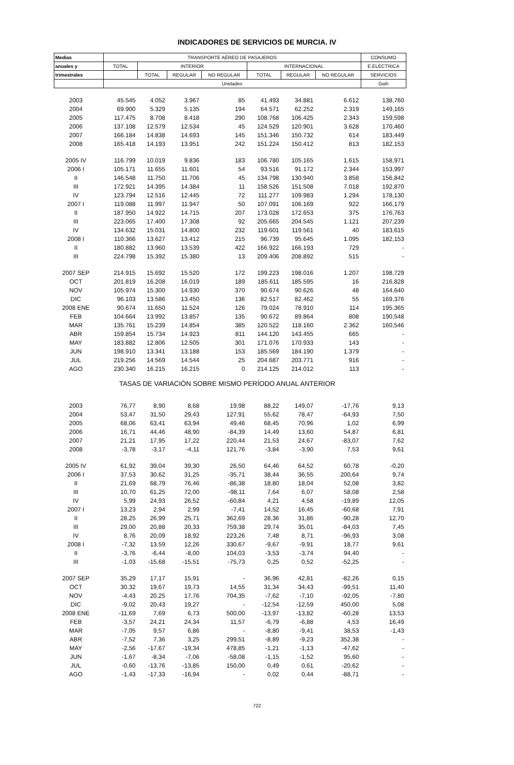INDICADORES DE SERVICIOS DE MURCIA. IV
| Medias | TRANSPORTE AÉREO DE PASAJEROS | | | | | | | CONSUMO |
| --- | --- | --- | --- | --- | --- | --- | --- | --- |
| anuales y | TOTAL | INTERIOR | | | INTERNACIONAL | | | E.ELECTRICA |
| trimestrales | | TOTAL | REGULAR | NO REGULAR | TOTAL | REGULAR | NO REGULAR | SERVICIOS |
| | Unidades | | | | | | | Gwh |
| 2003 | 45.545 | 4.052 | 3.967 | 85 | 41.493 | 34.881 | 6.612 | 138,760 |
| 2004 | 69.900 | 5.329 | 5.135 | 194 | 64.571 | 62.252 | 2.319 | 149,165 |
| 2005 | 117.475 | 8.708 | 8.418 | 290 | 108.768 | 106.425 | 2.343 | 159,598 |
| 2006 | 137.108 | 12.579 | 12.534 | 45 | 124.529 | 120.901 | 3.628 | 170,460 |
| 2007 | 166.184 | 14.838 | 14.693 | 145 | 151.346 | 150.732 | 614 | 183,449 |
| 2008 | 165.418 | 14.193 | 13.951 | 242 | 151.224 | 150.412 | 813 | 182,153 |
| 2005 IV | 116.799 | 10.019 | 9.836 | 183 | 106.780 | 105.165 | 1.615 | 158,971 |
| 2006 I | 105.171 | 11.655 | 11.601 | 54 | 93.516 | 91.172 | 2.344 | 153,997 |
| II | 146.548 | 11.750 | 11.706 | 45 | 134.798 | 130.940 | 3.858 | 156,842 |
| III | 172.921 | 14.395 | 14.384 | 11 | 158.526 | 151.508 | 7.018 | 192,870 |
| IV | 123.794 | 12.516 | 12.445 | 72 | 111.277 | 109.983 | 1.294 | 178,130 |
| 2007 I | 119.088 | 11.997 | 11.947 | 50 | 107.091 | 106.169 | 922 | 166,179 |
| II | 187.950 | 14.922 | 14.715 | 207 | 173.028 | 172.653 | 375 | 176,763 |
| III | 223.065 | 17.400 | 17.308 | 92 | 205.665 | 204.545 | 1.121 | 207,239 |
| IV | 134.632 | 15.031 | 14.800 | 232 | 119.601 | 119.561 | 40 | 183,615 |
| 2008 I | 110.366 | 13.627 | 13.412 | 215 | 96.739 | 95.645 | 1.095 | 182,153 |
| II | 180.882 | 13.960 | 13.539 | 422 | 166.922 | 166.193 | 729 | - |
| III | 224.798 | 15.392 | 15.380 | 13 | 209.406 | 208.892 | 515 | - |
| 2007 SEP | 214.915 | 15.692 | 15.520 | 172 | 199.223 | 198.016 | 1.207 | 198,729 |
| OCT | 201.819 | 16.208 | 16.019 | 189 | 185.611 | 185.595 | 16 | 216,828 |
| NOV | 105.974 | 15.300 | 14.930 | 370 | 90.674 | 90.626 | 48 | 164,640 |
| DIC | 96.103 | 13.586 | 13.450 | 136 | 82.517 | 82.462 | 55 | 169,376 |
| 2008 ENE | 90.674 | 11.650 | 11.524 | 126 | 79.024 | 78.910 | 114 | 195,365 |
| FEB | 104.664 | 13.992 | 13.857 | 135 | 90.672 | 89.864 | 808 | 190,548 |
| MAR | 135.761 | 15.239 | 14.854 | 385 | 120.522 | 118.160 | 2.362 | 160,546 |
| ABR | 159.854 | 15.734 | 14.923 | 811 | 144.120 | 143.455 | 665 | - |
| MAY | 183.882 | 12.806 | 12.505 | 301 | 171.076 | 170.933 | 143 | - |
| JUN | 198.910 | 13.341 | 13.188 | 153 | 185.569 | 184.190 | 1.379 | - |
| JUL | 219.256 | 14.569 | 14.544 | 25 | 204.687 | 203.771 | 916 | - |
| AGO | 230.340 | 16.215 | 16.215 | 0 | 214.125 | 214.012 | 113 | - |
| TASAS DE VARIACIÓN SOBRE MISMO PERÍODO ANUAL ANTERIOR | | | | | | | | |
| 2003 | 76,77 | 8,90 | 8,68 | 19,98 | 88,22 | 149,07 | -17,76 | 9,13 |
| 2004 | 53,47 | 31,50 | 29,43 | 127,91 | 55,62 | 78,47 | -64,93 | 7,50 |
| 2005 | 68,06 | 63,41 | 63,94 | 49,46 | 68,45 | 70,96 | 1,02 | 6,99 |
| 2006 | 16,71 | 44,46 | 48,90 | -84,39 | 14,49 | 13,60 | 54,87 | 6,81 |
| 2007 | 21,21 | 17,95 | 17,22 | 220,44 | 21,53 | 24,67 | -83,07 | 7,62 |
| 2008 | -3,78 | -3,17 | -4,11 | 121,76 | -3,84 | -3,90 | 7,53 | 9,61 |
| 2005 IV | 61,92 | 39,04 | 39,30 | 26,50 | 64,46 | 64,52 | 60,78 | -0,20 |
| 2006 I | 37,53 | 30,62 | 31,25 | -35,71 | 38,44 | 36,55 | 200,64 | 9,74 |
| II | 21,69 | 68,79 | 76,46 | -86,38 | 18,80 | 18,04 | 52,08 | 3,82 |
| III | 10,70 | 61,25 | 72,00 | -98,11 | 7,64 | 6,07 | 58,08 | 2,58 |
| IV | 5,99 | 24,93 | 26,52 | -60,84 | 4,21 | 4,58 | -19,89 | 12,05 |
| 2007 I | 13,23 | 2,94 | 2,99 | -7,41 | 14,52 | 16,45 | -60,68 | 7,91 |
| II | 28,25 | 26,99 | 25,71 | 362,69 | 28,36 | 31,86 | -90,28 | 12,70 |
| III | 29,00 | 20,88 | 20,33 | 759,38 | 29,74 | 35,01 | -84,03 | 7,45 |
| IV | 8,76 | 20,09 | 18,92 | 223,26 | 7,48 | 8,71 | -96,93 | 3,08 |
| 2008 I | -7,32 | 13,59 | 12,26 | 330,67 | -9,67 | -9,91 | 18,77 | 9,61 |
| II | -3,76 | -6,44 | -8,00 | 104,03 | -3,53 | -3,74 | 94,40 | - |
| III | -1,03 | -15,68 | -15,51 | -75,73 | 0,25 | 0,52 | -52,25 | - |
| 2007 SEP | 35,29 | 17,17 | 15,91 | - | 36,96 | 42,81 | -82,26 | 0,15 |
| OCT | 30,32 | 19,67 | 19,73 | 14,55 | 31,34 | 34,43 | -99,51 | 11,40 |
| NOV | -4,43 | 20,25 | 17,76 | 704,35 | -7,62 | -7,10 | -92,05 | -7,80 |
| DIC | -9,02 | 20,43 | 19,27 | - | -12,54 | -12,59 | 450,00 | 5,08 |
| 2008 ENE | -11,69 | 7,69 | 6,73 | 500,00 | -13,97 | -13,82 | -60,28 | 13,53 |
| FEB | -3,57 | 24,21 | 24,34 | 11,57 | -6,79 | -6,88 | 4,53 | 16,49 |
| MAR | -7,05 | 9,57 | 6,86 | - | -8,80 | -9,41 | 38,53 | -1,43 |
| ABR | -7,52 | 7,36 | 3,25 | 299,51 | -8,89 | -9,23 | 352,38 | - |
| MAY | -2,56 | -17,67 | -19,34 | 478,85 | -1,21 | -1,13 | -47,62 | - |
| JUN | -1,67 | -8,34 | -7,06 | -58,08 | -1,15 | -1,52 | 95,60 | - |
| JUL | -0,60 | -13,76 | -13,85 | 150,00 | 0,49 | 0,61 | -20,62 | - |
| AGO | -1,43 | -17,33 | -16,94 | - | 0,02 | 0,44 | -88,71 | - |
722